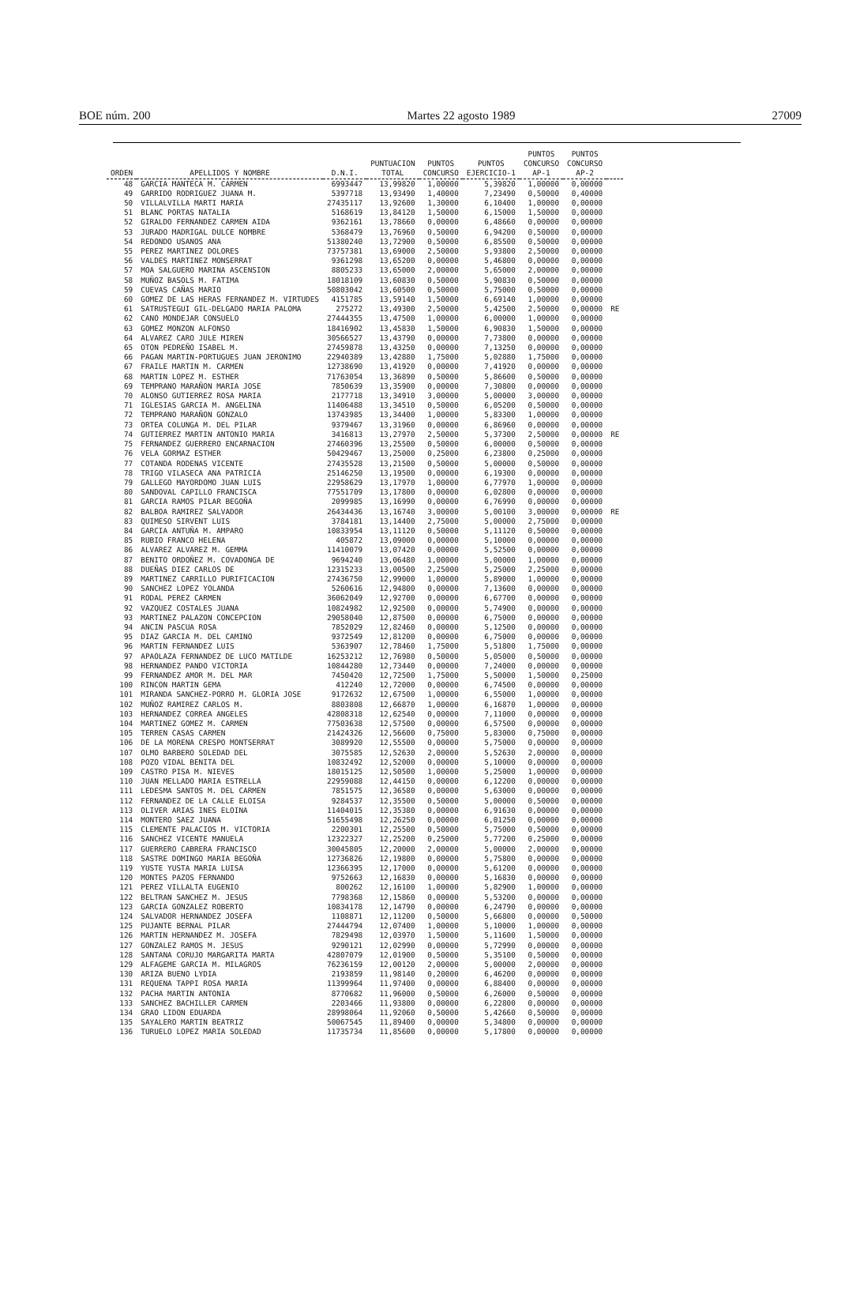BOE núm. 200 Martes 22 agosto 1989 27009
| ORDEN | APELLIDOS Y NOMBRE | D.N.I. | PUNTUACION TOTAL | PUNTOS CONCURSO | PUNTOS EJERCICIO-1 | PUNTOS CONCURSO AP-1 | PUNTOS CONCURSO AP-2 | |
| --- | --- | --- | --- | --- | --- | --- | --- | --- |
| 48 | GARCIA MANTECA M. CARMEN | 6993447 | 13,99820 | 1,00000 | 5,39820 | 1,00000 | 0,00000 | |
| 49 | GARRIDO RODRIGUEZ JUANA M. | 5397718 | 13,93490 | 1,40000 | 7,23490 | 0,50000 | 0,40000 | |
| 50 | VILLALVILLA MARTI MARIA | 27435117 | 13,92600 | 1,30000 | 6,10400 | 1,00000 | 0,00000 | |
| 51 | BLANC PORTAS NATALIA | 5168619 | 13,84120 | 1,50000 | 6,15000 | 1,50000 | 0,00000 | |
| 52 | GIRALDO FERNANDEZ CARMEN AIDA | 9362161 | 13,78660 | 0,00000 | 6,48660 | 0,00000 | 0,00000 | |
| 53 | JURADO MADRIGAL DULCE NOMBRE | 5368479 | 13,76960 | 0,50000 | 6,94200 | 0,50000 | 0,00000 | |
| 54 | REDONDO USANOS ANA | 51380240 | 13,72900 | 0,50000 | 6,85500 | 0,50000 | 0,00000 | |
| 55 | PEREZ MARTINEZ DOLORES | 73757381 | 13,69000 | 2,50000 | 5,93800 | 2,50000 | 0,00000 | |
| 56 | VALDES MARTINEZ MONSERRAT | 9361298 | 13,65200 | 0,00000 | 5,46800 | 0,00000 | 0,00000 | |
| 57 | MOA SALGUERO MARINA ASCENSION | 8805233 | 13,65000 | 2,00000 | 5,65000 | 2,00000 | 0,00000 | |
| 58 | MUÑOZ BASOLS M. FATIMA | 18018109 | 13,60830 | 0,50000 | 5,90830 | 0,50000 | 0,00000 | |
| 59 | CUEVAS CAÑAS MARIO | 50803042 | 13,60500 | 0,50000 | 5,75000 | 0,50000 | 0,00000 | |
| 60 | GOMEZ DE LAS HERAS FERNANDEZ M. VIRTUDES | 4151785 | 13,59140 | 1,50000 | 6,69140 | 1,00000 | 0,00000 | |
| 61 | SATRUSTEGUI GIL-DELGADO MARIA PALOMA | 275272 | 13,49300 | 2,50000 | 5,42500 | 2,50000 | 0,00000 | RE |
| 62 | CANO MONDEJAR CONSUELO | 27444355 | 13,47500 | 1,00000 | 6,00000 | 1,00000 | 0,00000 | |
| 63 | GOMEZ MONZON ALFONSO | 18416902 | 13,45830 | 1,50000 | 6,90830 | 1,50000 | 0,00000 | |
| 64 | ALVAREZ CARO JULE MIREN | 30566527 | 13,43790 | 0,00000 | 7,73800 | 0,00000 | 0,00000 | |
| 65 | OTON PEDREÑO ISABEL M. | 27459878 | 13,43250 | 0,00000 | 7,13250 | 0,00000 | 0,00000 | |
| 66 | PAGAN MARTIN-PORTUGUES JUAN JERONIMO | 22940389 | 13,42880 | 1,75000 | 5,02880 | 1,75000 | 0,00000 | |
| 67 | FRAILE MARTIN M. CARMEN | 12738690 | 13,41920 | 0,00000 | 7,41920 | 0,00000 | 0,00000 | |
| 68 | MARTIN LOPEZ M. ESTHER | 71763054 | 13,36890 | 0,50000 | 5,86600 | 0,50000 | 0,00000 | |
| 69 | TEMPRANO MARAÑON MARIA JOSE | 7850639 | 13,35900 | 0,00000 | 7,30800 | 0,00000 | 0,00000 | |
| 70 | ALONSO GUTIERREZ ROSA MARIA | 2177718 | 13,34910 | 3,00000 | 5,00000 | 3,00000 | 0,00000 | |
| 71 | IGLESIAS GARCIA M. ANGELINA | 11406488 | 13,34510 | 0,50000 | 6,05200 | 0,50000 | 0,00000 | |
| 72 | TEMPRANO MARAÑON GONZALO | 13743985 | 13,34400 | 1,00000 | 5,83300 | 1,00000 | 0,00000 | |
| 73 | ORTEA COLUNGA M. DEL PILAR | 9379467 | 13,31960 | 0,00000 | 6,86960 | 0,00000 | 0,00000 | |
| 74 | GUTIERREZ MARTIN ANTONIO MARIA | 3416813 | 13,27970 | 2,50000 | 5,37300 | 2,50000 | 0,00000 | RE |
| 75 | FERNANDEZ GUERRERO ENCARNACION | 27460396 | 13,25500 | 0,50000 | 6,00000 | 0,50000 | 0,00000 | |
| 76 | VELA GORMAZ ESTHER | 50429467 | 13,25000 | 0,25000 | 6,23800 | 0,25000 | 0,00000 | |
| 77 | COTANDA RODENAS VICENTE | 27435528 | 13,21500 | 0,50000 | 5,00000 | 0,50000 | 0,00000 | |
| 78 | TRIGO VILASECA ANA PATRICIA | 25146250 | 13,19500 | 0,00000 | 6,19300 | 0,00000 | 0,00000 | |
| 79 | GALLEGO MAYORDOMO JUAN LUIS | 22958629 | 13,17970 | 1,00000 | 6,77970 | 1,00000 | 0,00000 | |
| 80 | SANDOVAL CAPILLO FRANCISCA | 77551709 | 13,17800 | 0,00000 | 6,02800 | 0,00000 | 0,00000 | |
| 81 | GARCIA RAMOS PILAR BEGOÑA | 2099985 | 13,16990 | 0,00000 | 6,76990 | 0,00000 | 0,00000 | |
| 82 | BALBOA RAMIREZ SALVADOR | 26434436 | 13,16740 | 3,00000 | 5,00100 | 3,00000 | 0,00000 | RE |
| 83 | QUIMESO SIRVENT LUIS | 3784181 | 13,14400 | 2,75000 | 5,00000 | 2,75000 | 0,00000 | |
| 84 | GARCIA ANTUÑA M. AMPARO | 10833954 | 13,11120 | 0,50000 | 5,11120 | 0,50000 | 0,00000 | |
| 85 | RUBIO FRANCO HELENA | 405872 | 13,09000 | 0,00000 | 5,10000 | 0,00000 | 0,00000 | |
| 86 | ALVAREZ ALVAREZ M. GEMMA | 11410079 | 13,07420 | 0,00000 | 5,52500 | 0,00000 | 0,00000 | |
| 87 | BENITO ORDOÑEZ M. COVADONGA DE | 9694240 | 13,06480 | 1,00000 | 5,00000 | 1,00000 | 0,00000 | |
| 88 | DUEÑAS DIEZ CARLOS DE | 12315233 | 13,00500 | 2,25000 | 5,25000 | 2,25000 | 0,00000 | |
| 89 | MARTINEZ CARRILLO PURIFICACION | 27436750 | 12,99000 | 1,00000 | 5,89000 | 1,00000 | 0,00000 | |
| 90 | SANCHEZ LOPEZ YOLANDA | 5260616 | 12,94800 | 0,00000 | 7,13600 | 0,00000 | 0,00000 | |
| 91 | RODAL PEREZ CARMEN | 36062049 | 12,92700 | 0,00000 | 6,67700 | 0,00000 | 0,00000 | |
| 92 | VAZQUEZ COSTALES JUANA | 10824982 | 12,92500 | 0,00000 | 5,74900 | 0,00000 | 0,00000 | |
| 93 | MARTINEZ PALAZON CONCEPCION | 29058040 | 12,87500 | 0,00000 | 6,75000 | 0,00000 | 0,00000 | |
| 94 | ANCIN PASCUA ROSA | 7852029 | 12,82460 | 0,00000 | 5,12500 | 0,00000 | 0,00000 | |
| 95 | DIAZ GARCIA M. DEL CAMINO | 9372549 | 12,81200 | 0,00000 | 6,75000 | 0,00000 | 0,00000 | |
| 96 | MARTIN FERNANDEZ LUIS | 5363907 | 12,78460 | 1,75000 | 5,51800 | 1,75000 | 0,00000 | |
| 97 | APAOLAZA FERNANDEZ DE LUCO MATILDE | 16253212 | 12,76980 | 0,50000 | 5,05000 | 0,50000 | 0,00000 | |
| 98 | HERNANDEZ PANDO VICTORIA | 10844280 | 12,73440 | 0,00000 | 7,24000 | 0,00000 | 0,00000 | |
| 99 | FERNANDEZ AMOR M. DEL MAR | 7450420 | 12,72500 | 1,75000 | 5,50000 | 1,50000 | 0,25000 | |
| 100 | RINCON MARTIN GEMA | 412240 | 12,72000 | 0,00000 | 6,74500 | 0,00000 | 0,00000 | |
| 101 | MIRANDA SANCHEZ-PORRO M. GLORIA JOSE | 9172632 | 12,67500 | 1,00000 | 6,55000 | 1,00000 | 0,00000 | |
| 102 | MUÑOZ RAMIREZ CARLOS M. | 8803808 | 12,66870 | 1,00000 | 6,16870 | 1,00000 | 0,00000 | |
| 103 | HERNANDEZ CORREA ANGELES | 42808318 | 12,62540 | 0,00000 | 7,11000 | 0,00000 | 0,00000 | |
| 104 | MARTINEZ GOMEZ M. CARMEN | 77503638 | 12,57500 | 0,00000 | 6,57500 | 0,00000 | 0,00000 | |
| 105 | TERREN CASAS CARMEN | 21424326 | 12,56600 | 0,75000 | 5,83000 | 0,75000 | 0,00000 | |
| 106 | DE LA MORENA CRESPO MONTSERRAT | 3089920 | 12,55500 | 0,00000 | 5,75000 | 0,00000 | 0,00000 | |
| 107 | OLMO BARBERO SOLEDAD DEL | 3075585 | 12,52630 | 2,00000 | 5,52630 | 2,00000 | 0,00000 | |
| 108 | POZO VIDAL BENITA DEL | 10832492 | 12,52000 | 0,00000 | 5,10000 | 0,00000 | 0,00000 | |
| 109 | CASTRO PISA M. NIEVES | 18015125 | 12,50500 | 1,00000 | 5,25000 | 1,00000 | 0,00000 | |
| 110 | JUAN MELLADO MARIA ESTRELLA | 22959088 | 12,44150 | 0,00000 | 6,12200 | 0,00000 | 0,00000 | |
| 111 | LEDESMA SANTOS M. DEL CARMEN | 7851575 | 12,36580 | 0,00000 | 5,63000 | 0,00000 | 0,00000 | |
| 112 | FERNANDEZ DE LA CALLE ELOISA | 9284537 | 12,35500 | 0,50000 | 5,00000 | 0,50000 | 0,00000 | |
| 113 | OLIVER ARIAS INES ELOINA | 11404015 | 12,35380 | 0,00000 | 6,91630 | 0,00000 | 0,00000 | |
| 114 | MONTERO SAEZ JUANA | 51655498 | 12,26250 | 0,00000 | 6,01250 | 0,00000 | 0,00000 | |
| 115 | CLEMENTE PALACIOS M. VICTORIA | 2200301 | 12,25500 | 0,50000 | 5,75000 | 0,50000 | 0,00000 | |
| 116 | SANCHEZ VICENTE MANUELA | 12322327 | 12,25200 | 0,25000 | 5,77200 | 0,25000 | 0,00000 | |
| 117 | GUERRERO CABRERA FRANCISCO | 30045805 | 12,20000 | 2,00000 | 5,00000 | 2,00000 | 0,00000 | |
| 118 | SASTRE DOMINGO MARIA BEGOÑA | 12736826 | 12,19800 | 0,00000 | 5,75800 | 0,00000 | 0,00000 | |
| 119 | YUSTE YUSTA MARIA LUISA | 12366395 | 12,17000 | 0,00000 | 5,61200 | 0,00000 | 0,00000 | |
| 120 | MONTES PAZOS FERNANDO | 9752663 | 12,16830 | 0,00000 | 5,16830 | 0,00000 | 0,00000 | |
| 121 | PEREZ VILLALTA EUGENIO | 800262 | 12,16100 | 1,00000 | 5,82900 | 1,00000 | 0,00000 | |
| 122 | BELTRAN SANCHEZ M. JESUS | 7798368 | 12,15860 | 0,00000 | 5,53200 | 0,00000 | 0,00000 | |
| 123 | GARCIA GONZALEZ ROBERTO | 10834178 | 12,14790 | 0,00000 | 6,24790 | 0,00000 | 0,00000 | |
| 124 | SALVADOR HERNANDEZ JOSEFA | 1108871 | 12,11200 | 0,50000 | 5,66800 | 0,00000 | 0,50000 | |
| 125 | PUJANTE BERNAL PILAR | 27444794 | 12,07400 | 1,00000 | 5,10000 | 1,00000 | 0,00000 | |
| 126 | MARTIN HERNANDEZ M. JOSEFA | 7829498 | 12,03970 | 1,50000 | 5,11600 | 1,50000 | 0,00000 | |
| 127 | GONZALEZ RAMOS M. JESUS | 9290121 | 12,02990 | 0,00000 | 5,72990 | 0,00000 | 0,00000 | |
| 128 | SANTANA CORUJO MARGARITA MARTA | 42807079 | 12,01900 | 0,50000 | 5,35100 | 0,50000 | 0,00000 | |
| 129 | ALFAGEME GARCIA M. MILAGROS | 76236159 | 12,00120 | 2,00000 | 5,00000 | 2,00000 | 0,00000 | |
| 130 | ARIZA BUENO LYDIA | 2193859 | 11,98140 | 0,20000 | 6,46200 | 0,00000 | 0,00000 | |
| 131 | REQUENA TAPPI ROSA MARIA | 11399964 | 11,97400 | 0,00000 | 6,88400 | 0,00000 | 0,00000 | |
| 132 | PACHA MARTIN ANTONIA | 8770682 | 11,96000 | 0,50000 | 6,26000 | 0,50000 | 0,00000 | |
| 133 | SANCHEZ BACHILLER CARMEN | 2203466 | 11,93800 | 0,00000 | 6,22800 | 0,00000 | 0,00000 | |
| 134 | GRAO LIDON EDUARDA | 28998064 | 11,92060 | 0,50000 | 5,42660 | 0,50000 | 0,00000 | |
| 135 | SAYALERO MARTIN BEATRIZ | 50067545 | 11,89400 | 0,00000 | 5,34800 | 0,00000 | 0,00000 | |
| 136 | TURUELO LOPEZ MARIA SOLEDAD | 11735734 | 11,85600 | 0,00000 | 5,17800 | 0,00000 | 0,00000 | |